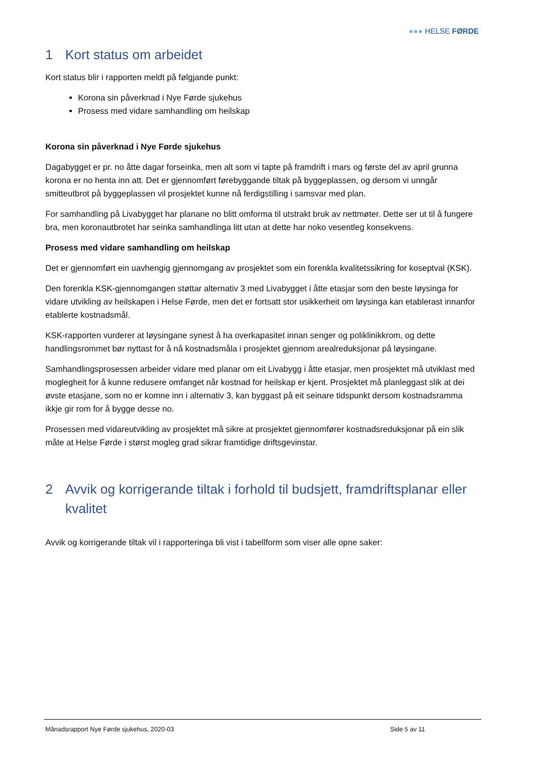●●● HELSE FØRDE
1 Kort status om arbeidet
Kort status blir i rapporten meldt på følgjande punkt:
Korona sin påverknad i Nye Førde sjukehus
Prosess med vidare samhandling om heilskap
Korona sin påverknad i Nye Førde sjukehus
Dagabygget er pr. no åtte dagar forseinka, men alt som vi tapte på framdrift i mars og første del av april grunna korona er no henta inn att. Det er gjennomført førebyggande tiltak på byggeplassen, og dersom vi unngår smitteutbrot på byggeplassen vil prosjektet kunne nå ferdigstilling i samsvar med plan.
For samhandling på Livabygget har planane no blitt omforma til utstrakt bruk av nettmøter. Dette ser ut til å fungere bra, men koronautbrotet har seinka samhandlinga litt utan at dette har noko vesentleg konsekvens.
Prosess med vidare samhandling om heilskap
Det er gjennomført ein uavhengig gjennomgang av prosjektet som ein forenkla kvalitetssikring for koseptval (KSK).
Den forenkla KSK-gjennomgangen støttar alternativ 3 med Livabygget i åtte etasjar som den beste løysinga for vidare utvikling av heilskapen i Helse Førde, men det er fortsatt stor usikkerheit om løysinga kan etablerast innanfor etablerte kostnadsmål.
KSK-rapporten vurderer at løysingane synest å ha overkapasitet innan senger og poliklinikkrom, og dette handlingsrommet bør nyttast for å nå kostnadsmåla i prosjektet gjennom arealreduksjonar på løysingane.
Samhandlingsprosessen arbeider vidare med planar om eit Livabygg i åtte etasjar, men prosjektet må utviklast med moglegheit for å kunne redusere omfanget når kostnad for heilskap er kjent. Prosjektet må planleggast slik at dei øvste etasjane, som no er komne inn i alternativ 3, kan byggast på eit seinare tidspunkt dersom kostnadsramma ikkje gir rom for å bygge desse no.
Prosessen med vidareutvikling av prosjektet må sikre at prosjektet gjennomfører kostnadsreduksjonar på ein slik måte at Helse Førde i størst mogleg grad sikrar framtidige driftsgevinstar.
2 Avvik og korrigerande tiltak i forhold til budsjett, framdriftsplanar eller kvalitet
Avvik og korrigerande tiltak vil i rapporteringa bli vist i tabellform som viser alle opne saker:
Månadsrapport Nye Førde sjukehus, 2020-03 Side 5 av 11